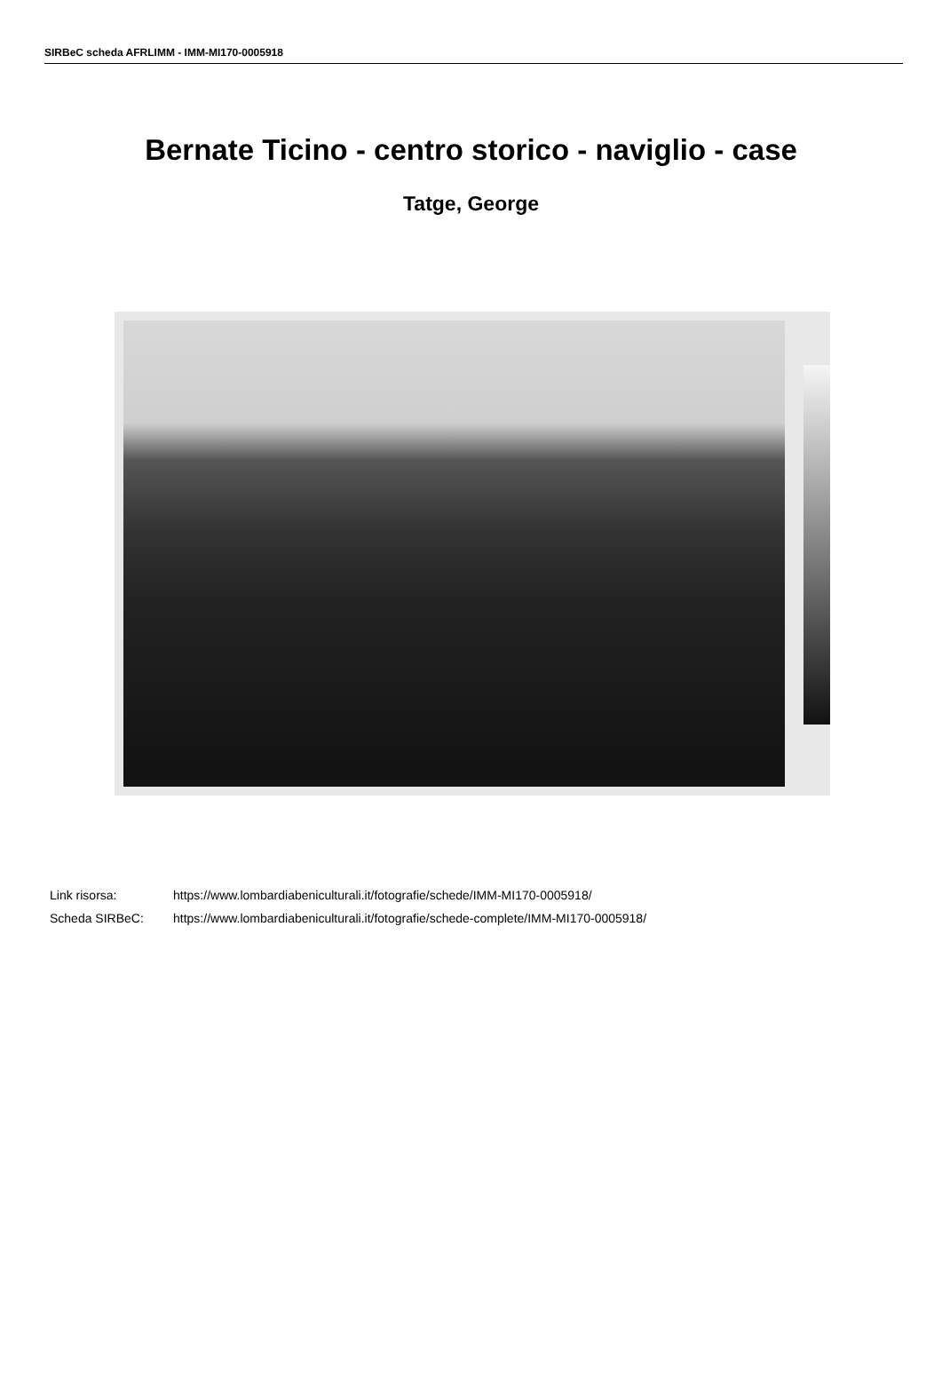SIRBeC scheda AFRLIMM - IMM-MI170-0005918
Bernate Ticino - centro storico - naviglio - case
Tatge, George
| Link risorsa: | https://www.lombardiabeniculturali.it/fotografie/schede/IMM-MI170-0005918/ |
| Scheda SIRBeC: | https://www.lombardiabeniculturali.it/fotografie/schede-complete/IMM-MI170-0005918/ |